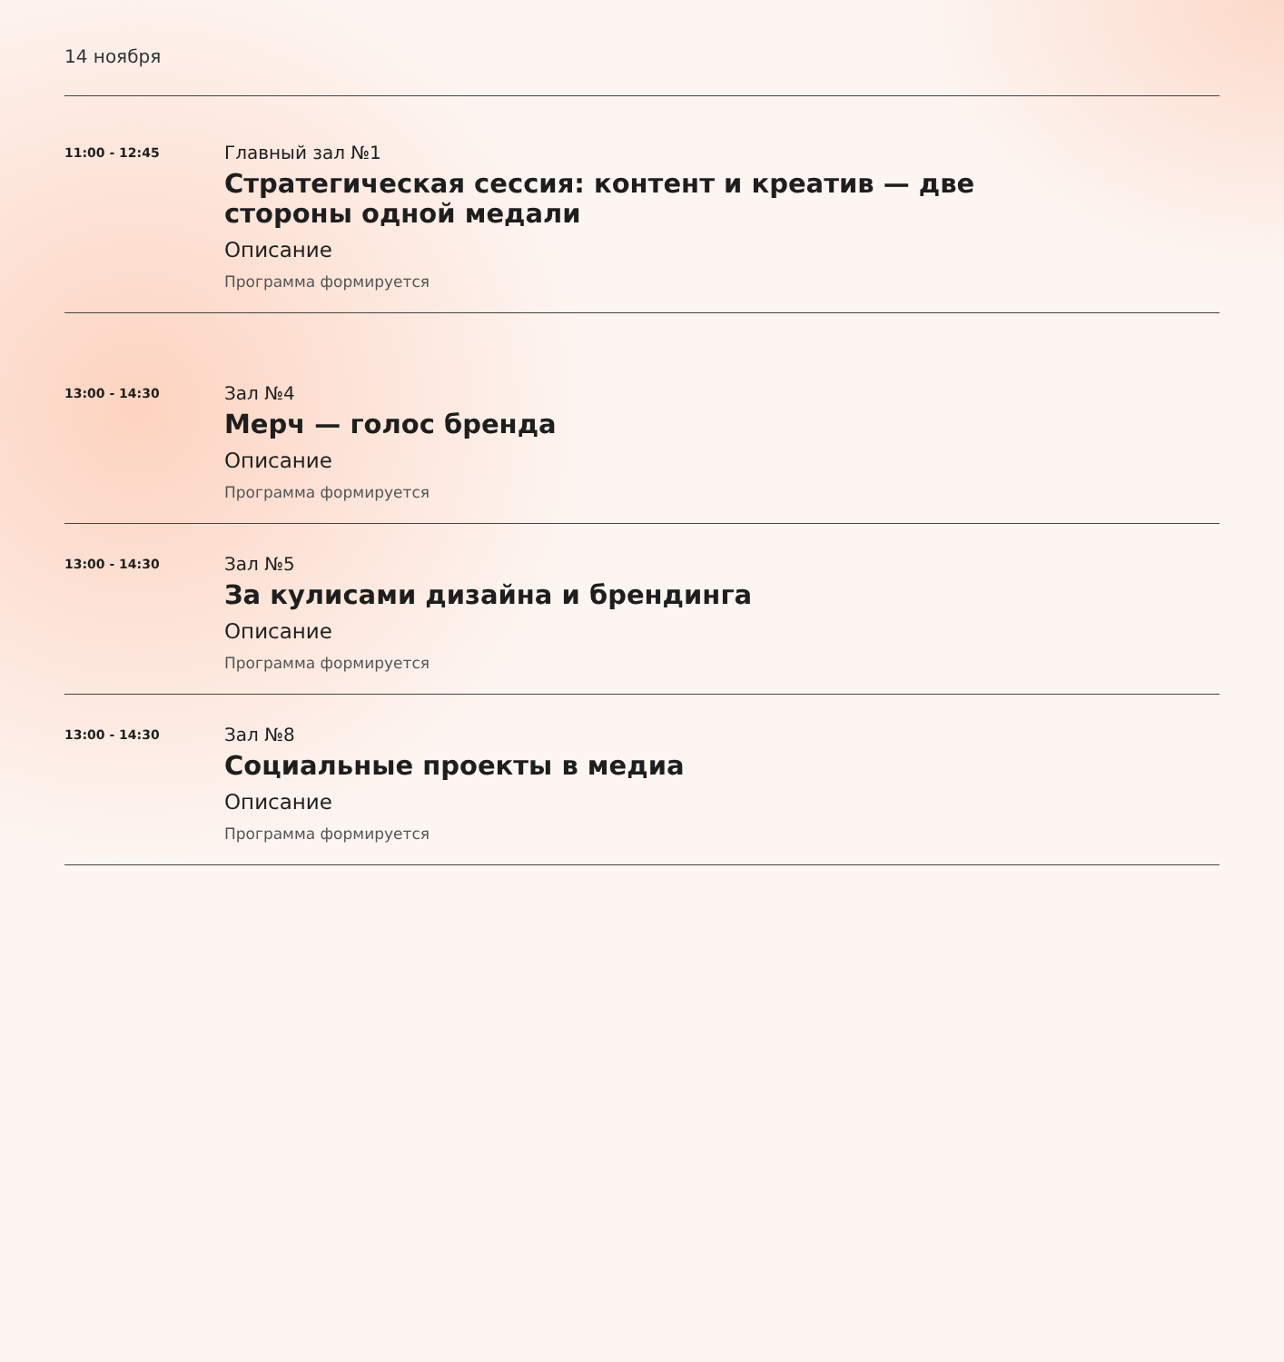14 ноября
11:00 - 12:45
Главный зал №1
Стратегическая сессия: контент и креатив — две
стороны одной медали
Описание
Программа формируется
13:00 - 14:30
Зал №4
Мерч — голос бренда
Описание
Программа формируется
13:00 - 14:30
Зал №5
За кулисами дизайна и брендинга
Описание
Программа формируется
13:00 - 14:30
Зал №8
Социальные проекты в медиа
Описание
Программа формируется